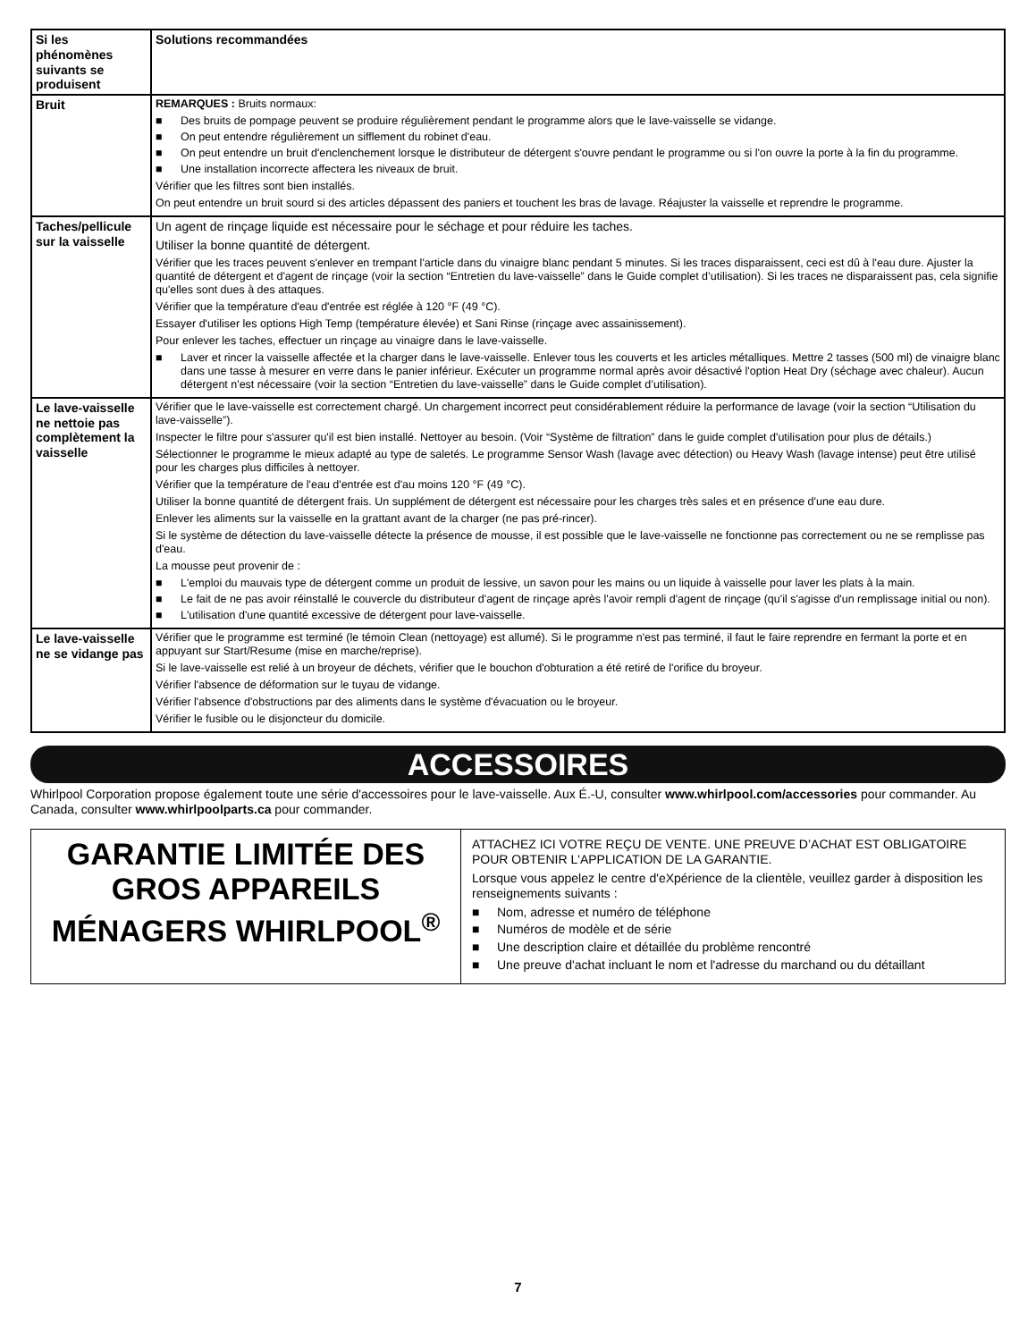| Si les phénomènes suivants se produisent | Solutions recommandées |
| --- | --- |
| Bruit | REMARQUES : Bruits normaux: ■ Des bruits de pompage peuvent se produire régulièrement pendant le programme alors que le lave-vaisselle se vidange. ■ On peut entendre régulièrement un sifflement du robinet d'eau. ■ On peut entendre un bruit d'enclenchement lorsque le distributeur de détergent s'ouvre pendant le programme ou si l'on ouvre la porte à la fin du programme. ■ Une installation incorrecte affectera les niveaux de bruit. Vérifier que les filtres sont bien installés. On peut entendre un bruit sourd si des articles dépassent des paniers et touchent les bras de lavage. Réajuster la vaisselle et reprendre le programme. |
| Taches/pellicule sur la vaisselle | Un agent de rinçage liquide est nécessaire pour le séchage et pour réduire les taches. Utiliser la bonne quantité de détergent. Vérifier que les traces peuvent s'enlever en trempant l'article dans du vinaigre blanc pendant 5 minutes. Si les traces disparaissent, ceci est dû à l'eau dure. Ajuster la quantité de détergent et d'agent de rinçage (voir la section “Entretien du lave-vaisselle” dans le Guide complet d’utilisation). Si les traces ne disparaissent pas, cela signifie qu'elles sont dues à des attaques. Vérifier que la température d'eau d'entrée est réglée à 120 °F (49 °C). Essayer d'utiliser les options High Temp (température élevée) et Sani Rinse (rinçage avec assainissement). Pour enlever les taches, effectuer un rinçage au vinaigre dans le lave-vaisselle. ■ Laver et rincer la vaisselle affectée et la charger dans le lave-vaisselle. Enlever tous les couverts et les articles métalliques. Mettre 2 tasses (500 ml) de vinaigre blanc dans une tasse à mesurer en verre dans le panier inférieur. Exécuter un programme normal après avoir désactivé l'option Heat Dry (séchage avec chaleur). Aucun détergent n'est nécessaire (voir la section “Entretien du lave-vaisselle” dans le Guide complet d’utilisation). |
| Le lave-vaisselle ne nettoie pas complètement la vaisselle | Vérifier que le lave-vaisselle est correctement chargé. Un chargement incorrect peut considérablement réduire la performance de lavage (voir la section “Utilisation du lave-vaisselle”). Inspecter le filtre pour s'assurer qu'il est bien installé. Nettoyer au besoin. (Voir “Système de filtration” dans le guide complet d'utilisation pour plus de détails.) Sélectionner le programme le mieux adapté au type de saletés. Le programme Sensor Wash (lavage avec détection) ou Heavy Wash (lavage intense) peut être utilisé pour les charges plus difficiles à nettoyer. Vérifier que la température de l'eau d'entrée est d'au moins 120 °F (49 °C). Utiliser la bonne quantité de détergent frais. Un supplément de détergent est nécessaire pour les charges très sales et en présence d'une eau dure. Enlever les aliments sur la vaisselle en la grattant avant de la charger (ne pas pré-rincer). Si le système de détection du lave-vaisselle détecte la présence de mousse, il est possible que le lave-vaisselle ne fonctionne pas correctement ou ne se remplisse pas d'eau. La mousse peut provenir de : ■ L'emploi du mauvais type de détergent comme un produit de lessive, un savon pour les mains ou un liquide à vaisselle pour laver les plats à la main. ■ Le fait de ne pas avoir réinstallé le couvercle du distributeur d'agent de rinçage après l'avoir rempli d'agent de rinçage (qu'il s'agisse d'un remplissage initial ou non). ■ L'utilisation d'une quantité excessive de détergent pour lave-vaisselle. |
| Le lave-vaisselle ne se vidange pas | Vérifier que le programme est terminé (le témoin Clean (nettoyage) est allumé). Si le programme n'est pas terminé, il faut le faire reprendre en fermant la porte et en appuyant sur Start/Resume (mise en marche/reprise). Si le lave-vaisselle est relié à un broyeur de déchets, vérifier que le bouchon d'obturation a été retiré de l'orifice du broyeur. Vérifier l'absence de déformation sur le tuyau de vidange. Vérifier l'absence d'obstructions par des aliments dans le système d'évacuation ou le broyeur. Vérifier le fusible ou le disjoncteur du domicile. |
ACCESSOIRES
Whirlpool Corporation propose également toute une série d'accessoires pour le lave-vaisselle. Aux É.-U, consulter www.whirlpool.com/accessories pour commander. Au Canada, consulter www.whirlpoolparts.ca pour commander.
GARANTIE LIMITÉE DES GROS APPAREILS MÉNAGERS WHIRLPOOL<sup>®</sup>
ATTACHEZ ICI VOTRE REÇU DE VENTE. UNE PREUVE D’ACHAT EST OBLIGATOIRE POUR OBTENIR L'APPLICATION DE LA GARANTIE.
Lorsque vous appelez le centre d'eXpérience de la clientèle, veuillez garder à disposition les renseignements suivants :
■ Nom, adresse et numéro de téléphone
■ Numéros de modèle et de série
■ Une description claire et détaillée du problème rencontré
■ Une preuve d'achat incluant le nom et l'adresse du marchand ou du détaillant
7